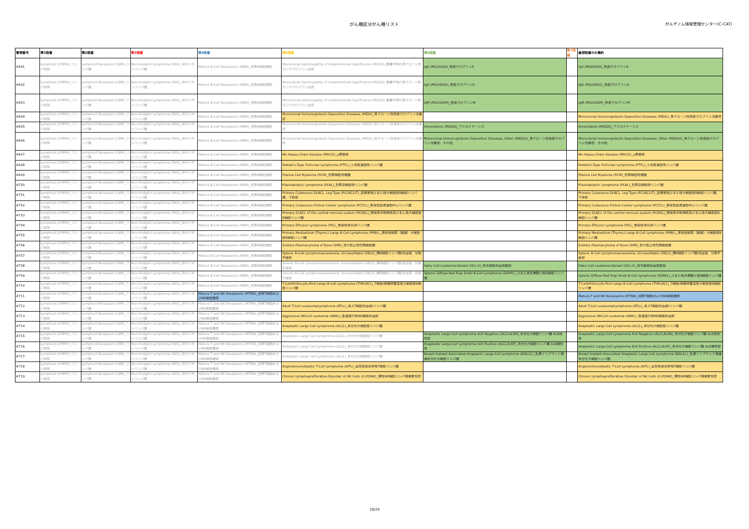がん種区分がん種リスト がんゲノム情報管理センター(C-CAT)
| 管理番号 | 第1階層 | 第2階層 | 第3階層 | 第4階層 | 第5階層 | 第6階層 | 第7階層 | 最深階層のみ集約 |
| --- | --- | --- | --- | --- | --- | --- | --- | --- |
| #691 | Lymphoid (LYMPH)_リンパ球系 | Lymphoid Neoplasm (LNM)_リンパ腫 | Non-Hodgkin Lymphoma (NHL)_非ホジキンリンパ腫 | Mature B-Cell Neoplasms (MBN)_成熟B細胞腫瘍 | Monoclonal Gammopathy of Undetermined Significance (MGUS)_意義不明の単クローン性ガンマグロブリン血症 | IgA (MGUSIGA)_免疫グロブリンA | | IgA (MGUSIGA)_免疫グロブリンA |
| #692 | Lymphoid (LYMPH)_リンパ球系 | Lymphoid Neoplasm (LNM)_リンパ腫 | Non-Hodgkin Lymphoma (NHL)_非ホジキンリンパ腫 | Mature B-Cell Neoplasms (MBN)_成熟B細胞腫瘍 | Monoclonal Gammopathy of Undetermined Significance (MGUS)_意義不明の単クローン性ガンマグロブリン血症 | IgG (MGUSIGG)_免疫グロブリンG | | IgG (MGUSIGG)_免疫グロブリンG |
| #693 | Lymphoid (LYMPH)_リンパ球系 | Lymphoid Neoplasm (LNM)_リンパ腫 | Non-Hodgkin Lymphoma (NHL)_非ホジキンリンパ腫 | Mature B-Cell Neoplasms (MBN)_成熟B細胞腫瘍 | Monoclonal Gammopathy of Undetermined Significance (MGUS)_意義不明の単クローン性ガンマグロブリン血症 | IgM (MGUSIGM)_免疫グロブリンM | | IgM (MGUSIGM)_免疫グロブリンM |
| #694 | Lymphoid (LYMPH)_リンパ球系 | Lymphoid Neoplasm (LNM)_リンパ腫 | Non-Hodgkin Lymphoma (NHL)_非ホジキンリンパ腫 | Mature B-Cell Neoplasms (MBN)_成熟B細胞腫瘍 | Monoclonal Immunoglobulin Deposition Diseases (MIDD)_単クローン性免疫グロブリン沈着症 | | | Monoclonal Immunoglobulin Deposition Diseases (MIDD)_単クローン性免疫グロブリン沈着症 |
| #695 | Lymphoid (LYMPH)_リンパ球系 | Lymphoid Neoplasm (LNM)_リンパ腫 | Non-Hodgkin Lymphoma (NHL)_非ホジキンリンパ腫 | Mature B-Cell Neoplasms (MBN)_成熟B細胞腫瘍 | Monoclonal Immunoglobulin Deposition Diseases (MIDD)_単クローン性免疫グロブリン沈着症 | Amyloidosis (MIDDA)_アミロイドーシス | | Amyloidosis (MIDDA)_アミロイドーシス |
| #696 | Lymphoid (LYMPH)_リンパ球系 | Lymphoid Neoplasm (LNM)_リンパ腫 | Non-Hodgkin Lymphoma (NHL)_非ホジキンリンパ腫 | Mature B-Cell Neoplasms (MBN)_成熟B細胞腫瘍 | Monoclonal Immunoglobulin Deposition Diseases (MIDD)_単クローン性免疫グロブリン沈着症 | Monoclonal Immunoglobulin Deposition Diseases, Other (MIDDO)_単クローン性免疫グロブリン沈着症、その他 | | Monoclonal Immunoglobulin Deposition Diseases, Other (MIDDO)_単クローン性免疫グロブリン沈着症、その他 |
| #697 | Lymphoid (LYMPH)_リンパ球系 | Lymphoid Neoplasm (LNM)_リンパ腫 | Non-Hodgkin Lymphoma (NHL)_非ホジキンリンパ腫 | Mature B-Cell Neoplasms (MBN)_成熟B細胞腫瘍 | Mu Heavy-Chain Disease (MHCD)_μ重鎖病 | | | Mu Heavy-Chain Disease (MHCD)_μ重鎖病 |
| #698 | Lymphoid (LYMPH)_リンパ球系 | Lymphoid Neoplasm (LNM)_リンパ腫 | Non-Hodgkin Lymphoma (NHL)_非ホジキンリンパ腫 | Mature B-Cell Neoplasms (MBN)_成熟B細胞腫瘍 | Pediatric-Type Follicular Lymphoma (PTFL)_小児型濾胞性リンパ腫 | | | Pediatric-Type Follicular Lymphoma (PTFL)_小児型濾胞性リンパ腫 |
| #699 | Lymphoid (LYMPH)_リンパ球系 | Lymphoid Neoplasm (LNM)_リンパ腫 | Non-Hodgkin Lymphoma (NHL)_非ホジキンリンパ腫 | Mature B-Cell Neoplasms (MBN)_成熟B細胞腫瘍 | Plasma Cell Myeloma (PCM)_形質細胞骨髄腫 | | | Plasma Cell Myeloma (PCM)_形質細胞骨髄腫 |
| #700 | Lymphoid (LYMPH)_リンパ球系 | Lymphoid Neoplasm (LNM)_リンパ腫 | Non-Hodgkin Lymphoma (NHL)_非ホジキンリンパ腫 | Mature B-Cell Neoplasms (MBN)_成熟B細胞腫瘍 | Plasmablastic Lymphoma (PLBL)_形質芽細胞性リンパ腫 | | | Plasmablastic Lymphoma (PLBL)_形質芽細胞性リンパ腫 |
| #701 | Lymphoid (LYMPH)_リンパ球系 | Lymphoid Neoplasm (LNM)_リンパ腫 | Non-Hodgkin Lymphoma (NHL)_非ホジキンリンパ腫 | Mature B-Cell Neoplasms (MBN)_成熟B細胞腫瘍 | Primary Cutaneous DLBCL, Leg Type (PCLBCLLT)_皮膚原発びまん性大細胞型B細胞リンパ腫，下肢型 | | | Primary Cutaneous DLBCL, Leg Type (PCLBCLLT)_皮膚原発びまん性大細胞型B細胞リンパ腫，下肢型 |
| #702 | Lymphoid (LYMPH)_リンパ球系 | Lymphoid Neoplasm (LNM)_リンパ腫 | Non-Hodgkin Lymphoma (NHL)_非ホジキンリンパ腫 | Mature B-Cell Neoplasms (MBN)_成熟B細胞腫瘍 | Primary Cutaneous Follicle Center Lymphoma (PCFCL)_原発性皮膚濾胞中心リンパ腫 | | | Primary Cutaneous Follicle Center Lymphoma (PCFCL)_原発性皮膚濾胞中心リンパ腫 |
| #703 | Lymphoid (LYMPH)_リンパ球系 | Lymphoid Neoplasm (LNM)_リンパ腫 | Non-Hodgkin Lymphoma (NHL)_非ホジキンリンパ腫 | Mature B-Cell Neoplasms (MBN)_成熟B細胞腫瘍 | Primary DLBCL of the central nervous system (PCNSL)_原発性中枢神経系びまん性大細胞型B細胞リンパ腫 | | | Primary DLBCL of the central nervous system (PCNSL)_原発性中枢神経系びまん性大細胞型B細胞リンパ腫 |
| #704 | Lymphoid (LYMPH)_リンパ球系 | Lymphoid Neoplasm (LNM)_リンパ腫 | Non-Hodgkin Lymphoma (NHL)_非ホジキンリンパ腫 | Mature B-Cell Neoplasms (MBN)_成熟B細胞腫瘍 | Primary Effusion Lymphoma (PEL)_原発性滲出液リンパ腫 | | | Primary Effusion Lymphoma (PEL)_原発性滲出液リンパ腫 |
| #705 | Lymphoid (LYMPH)_リンパ球系 | Lymphoid Neoplasm (LNM)_リンパ腫 | Non-Hodgkin Lymphoma (NHL)_非ホジキンリンパ腫 | Mature B-Cell Neoplasms (MBN)_成熟B細胞腫瘍 | Primary Mediastinal (Thymic) Large B-Cell Lymphoma (PMBL)_原発性縦隔（胸腺）大細胞型B細胞リンパ腫 | | | Primary Mediastinal (Thymic) Large B-Cell Lymphoma (PMBL)_原発性縦隔（胸腺）大細胞型B細胞リンパ腫 |
| #706 | Lymphoid (LYMPH)_リンパ球系 | Lymphoid Neoplasm (LNM)_リンパ腫 | Non-Hodgkin Lymphoma (NHL)_非ホジキンリンパ腫 | Mature B-Cell Neoplasms (MBN)_成熟B細胞腫瘍 | Solitary Plasmacytoma of Bone (SPB)_骨の孤立性形質細胞腫 | | | Solitary Plasmacytoma of Bone (SPB)_骨の孤立性形質細胞腫 |
| #707 | Lymphoid (LYMPH)_リンパ球系 | Lymphoid Neoplasm (LNM)_リンパ腫 | Non-Hodgkin Lymphoma (NHL)_非ホジキンリンパ腫 | Mature B-Cell Neoplasms (MBN)_成熟B細胞腫瘍 | Splenic B-Cell Lymphoma/Leukemia, Unclassifiable (SBLU)_脾B細胞リンパ腫/白血病、分類不能型 | | | Splenic B-Cell Lymphoma/Leukemia, Unclassifiable (SBLU)_脾B細胞リンパ腫/白血病、分類不能型 |
| #708 | Lymphoid (LYMPH)_リンパ球系 | Lymphoid Neoplasm (LNM)_リンパ腫 | Non-Hodgkin Lymphoma (NHL)_非ホジキンリンパ腫 | Mature B-Cell Neoplasms (MBN)_成熟B細胞腫瘍 | Splenic B-Cell Lymphoma/Leukemia, Unclassifiable (SBLU)_脾B細胞リンパ腫/白血病、分類不能型 | Hairy Cell Leukemia-Variant (HCL-V)_有毛細胞白血病亜型 | | Hairy Cell Leukemia-Variant (HCL-V)_有毛細胞白血病亜型 |
| #709 | Lymphoid (LYMPH)_リンパ球系 | Lymphoid Neoplasm (LNM)_リンパ腫 | Non-Hodgkin Lymphoma (NHL)_非ホジキンリンパ腫 | Mature B-Cell Neoplasms (MBN)_成熟B細胞腫瘍 | Splenic B-Cell Lymphoma/Leukemia, Unclassifiable (SBLU)_脾B細胞リンパ腫/白血病、分類不能型 | Splenic Diffuse Red Pulp Small B-Cell Lymphoma (SDRPL)_びまん性赤脾髄小型B細胞リンパ腫 | | Splenic Diffuse Red Pulp Small B-Cell Lymphoma (SDRPL)_びまん性赤脾髄小型B細胞リンパ腫 |
| #710 | Lymphoid (LYMPH)_リンパ球系 | Lymphoid Neoplasm (LNM)_リンパ腫 | Non-Hodgkin Lymphoma (NHL)_非ホジキンリンパ腫 | Mature B-Cell Neoplasms (MBN)_成熟B細胞腫瘍 | T-Cell/Histiocyte-Rich Large B-Cell Lymphoma (THRLBCL)_T細胞/組織球豊富型大細胞型B細胞リンパ腫 | | | T-Cell/Histiocyte-Rich Large B-Cell Lymphoma (THRLBCL)_T細胞/組織球豊富型大細胞型B細胞リンパ腫 |
| #711 | Lymphoid (LYMPH)_リンパ球系 | Lymphoid Neoplasm (LNM)_リンパ腫 | Non-Hodgkin Lymphoma (NHL)_非ホジキンリンパ腫 | Mature T and NK Neoplasms (MTNN)_成熟T細胞およびNK細胞腫瘍 | | | | Mature T and NK Neoplasms (MTNN)_成熟T細胞およびNK細胞腫瘍 |
| #712 | Lymphoid (LYMPH)_リンパ球系 | Lymphoid Neoplasm (LNM)_リンパ腫 | Non-Hodgkin Lymphoma (NHL)_非ホジキンリンパ腫 | Mature T and NK Neoplasms (MTNN)_成熟T細胞およびNK細胞腫瘍 | Adult T-Cell Leukemia/Lymphoma (ATLL)_成人T細胞白血病/リンパ腫 | | | Adult T-Cell Leukemia/Lymphoma (ATLL)_成人T細胞白血病/リンパ腫 |
| #713 | Lymphoid (LYMPH)_リンパ球系 | Lymphoid Neoplasm (LNM)_リンパ腫 | Non-Hodgkin Lymphoma (NHL)_非ホジキンリンパ腫 | Mature T and NK Neoplasms (MTNN)_成熟T細胞およびNK細胞腫瘍 | Aggressive NK-Cell Leukemia (ANKL)_急速進行性NK細胞白血病 | | | Aggressive NK-Cell Leukemia (ANKL)_急速進行性NK細胞白血病 |
| #714 | Lymphoid (LYMPH)_リンパ球系 | Lymphoid Neoplasm (LNM)_リンパ腫 | Non-Hodgkin Lymphoma (NHL)_非ホジキンリンパ腫 | Mature T and NK Neoplasms (MTNN)_成熟T細胞およびNK細胞腫瘍 | Anaplastic Large Cell Lymphoma (ALCL)_未分化大細胞型リンパ腫 | | | Anaplastic Large Cell Lymphoma (ALCL)_未分化大細胞型リンパ腫 |
| #715 | Lymphoid (LYMPH)_リンパ球系 | Lymphoid Neoplasm (LNM)_リンパ腫 | Non-Hodgkin Lymphoma (NHL)_非ホジキンリンパ腫 | Mature T and NK Neoplasms (MTNN)_成熟T細胞およびNK細胞腫瘍 | Anaplastic Large Cell Lymphoma (ALCL)_未分化大細胞型リンパ腫 | Anaplastic Large-Cell Lymphoma ALK Negative (ALCLALKN)_未分化大細胞リンパ腫 ALK陰性型 | | Anaplastic Large-Cell Lymphoma ALK Negative (ALCLALKN)_未分化大細胞リンパ腫 ALK陰性型 |
| #716 | Lymphoid (LYMPH)_リンパ球系 | Lymphoid Neoplasm (LNM)_リンパ腫 | Non-Hodgkin Lymphoma (NHL)_非ホジキンリンパ腫 | Mature T and NK Neoplasms (MTNN)_成熟T細胞およびNK細胞腫瘍 | Anaplastic Large Cell Lymphoma (ALCL)_未分化大細胞型リンパ腫 | Anaplastic Large-Cell Lymphoma ALK Positive (ALCLALKP)_未分化大細胞リンパ腫 ALK陽性型 | | Anaplastic Large-Cell Lymphoma ALK Positive (ALCLALKP)_未分化大細胞リンパ腫 ALK陽性型 |
| #717 | Lymphoid (LYMPH)_リンパ球系 | Lymphoid Neoplasm (LNM)_リンパ腫 | Non-Hodgkin Lymphoma (NHL)_非ホジキンリンパ腫 | Mature T and NK Neoplasms (MTNN)_成熟T細胞およびNK細胞腫瘍 | Anaplastic Large Cell Lymphoma (ALCL)_未分化大細胞型リンパ腫 | Breast Implant-Associated Anaplastic Large-Cell Lymphoma (BIALCL)_乳房インプラント関連未分化大細胞リンパ腫 | | Breast Implant-Associated Anaplastic Large-Cell Lymphoma (BIALCL)_乳房インプラント関連未分化大細胞リンパ腫 |
| #718 | Lymphoid (LYMPH)_リンパ球系 | Lymphoid Neoplasm (LNM)_リンパ腫 | Non-Hodgkin Lymphoma (NHL)_非ホジキンリンパ腫 | Mature T and NK Neoplasms (MTNN)_成熟T細胞およびNK細胞腫瘍 | Angioimmunoblastic T-Cell Lymphoma (AITL)_血管免疫芽球性T細胞リンパ腫 | | | Angioimmunoblastic T-Cell Lymphoma (AITL)_血管免疫芽球性T細胞リンパ腫 |
| #719 | Lymphoid (LYMPH)_リンパ球系 | Lymphoid Neoplasm (LNM)_リンパ腫 | Non-Hodgkin Lymphoma (NHL)_非ホジキンリンパ腫 | Mature T and NK Neoplasms (MTNN)_成熟T細胞およびNK細胞腫瘍 | Chronic Lymphoproliferative Disorder of NK Cells (CLPDNK)_慢性NK細胞リンパ増殖異常症 | | | Chronic Lymphoproliferative Disorder of NK Cells (CLPDNK)_慢性NK細胞リンパ増殖異常症 |
19/24